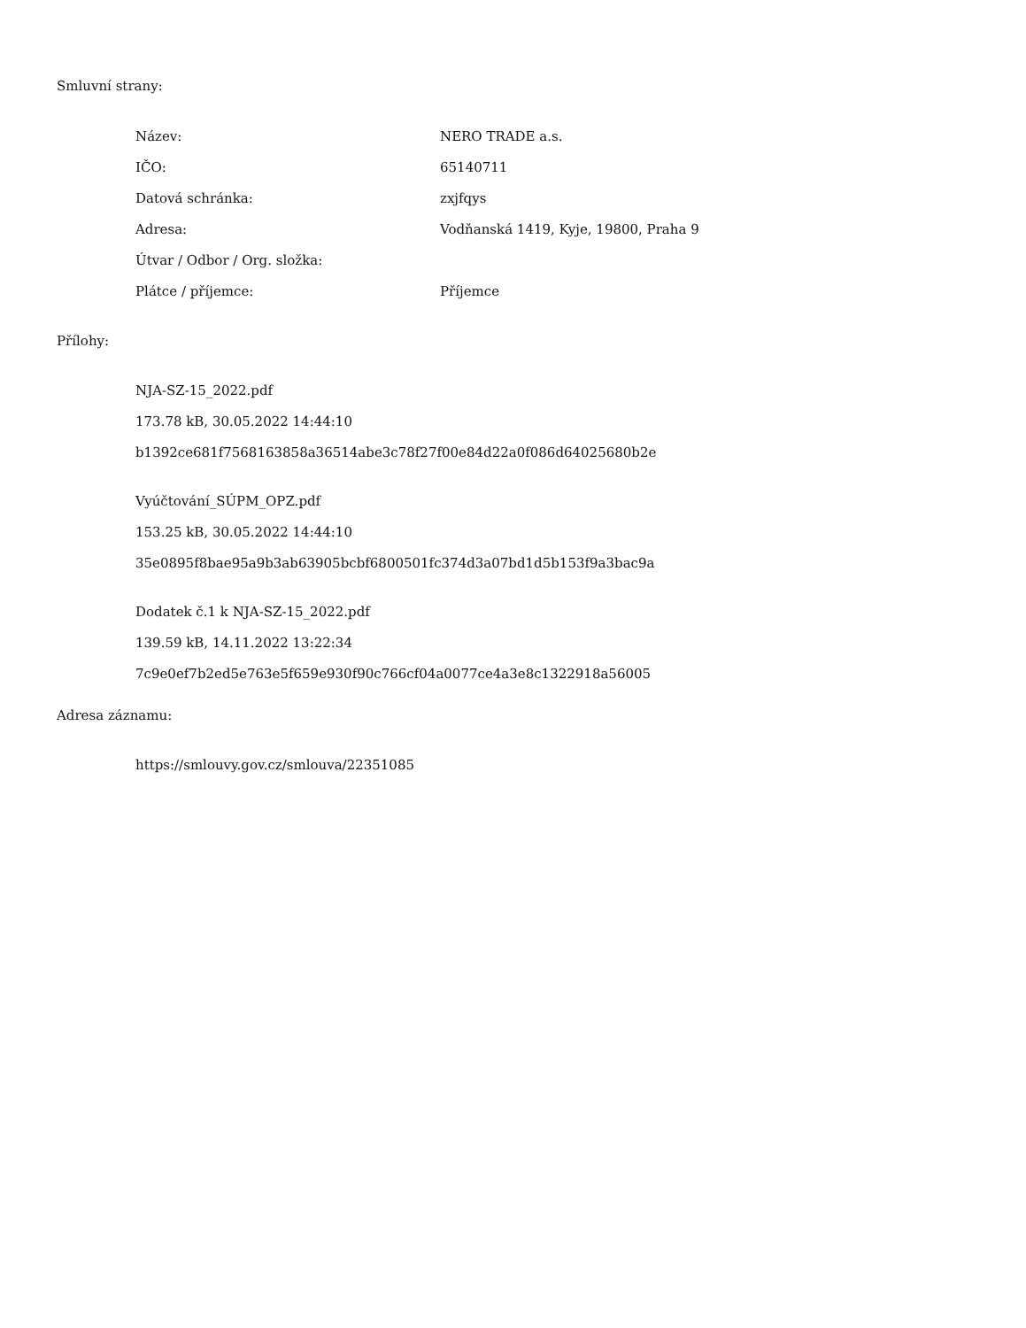Smluvní strany:
| Název: | NERO TRADE a.s. |
| IČO: | 65140711 |
| Datová schránka: | zxjfqys |
| Adresa: | Vodňanská 1419, Kyje, 19800, Praha 9 |
| Útvar / Odbor / Org. složka: | |
| Plátce / příjemce: | Příjemce |
Přílohy:
NJA-SZ-15_2022.pdf
173.78 kB, 30.05.2022 14:44:10
b1392ce681f7568163858a36514abe3c78f27f00e84d22a0f086d64025680b2e
Vyúčtování_SÚPM_OPZ.pdf
153.25 kB, 30.05.2022 14:44:10
35e0895f8bae95a9b3ab63905bcbf6800501fc374d3a07bd1d5b153f9a3bac9a
Dodatek č.1 k NJA-SZ-15_2022.pdf
139.59 kB, 14.11.2022 13:22:34
7c9e0ef7b2ed5e763e5f659e930f90c766cf04a0077ce4a3e8c1322918a56005
Adresa záznamu:
https://smlouvy.gov.cz/smlouva/22351085